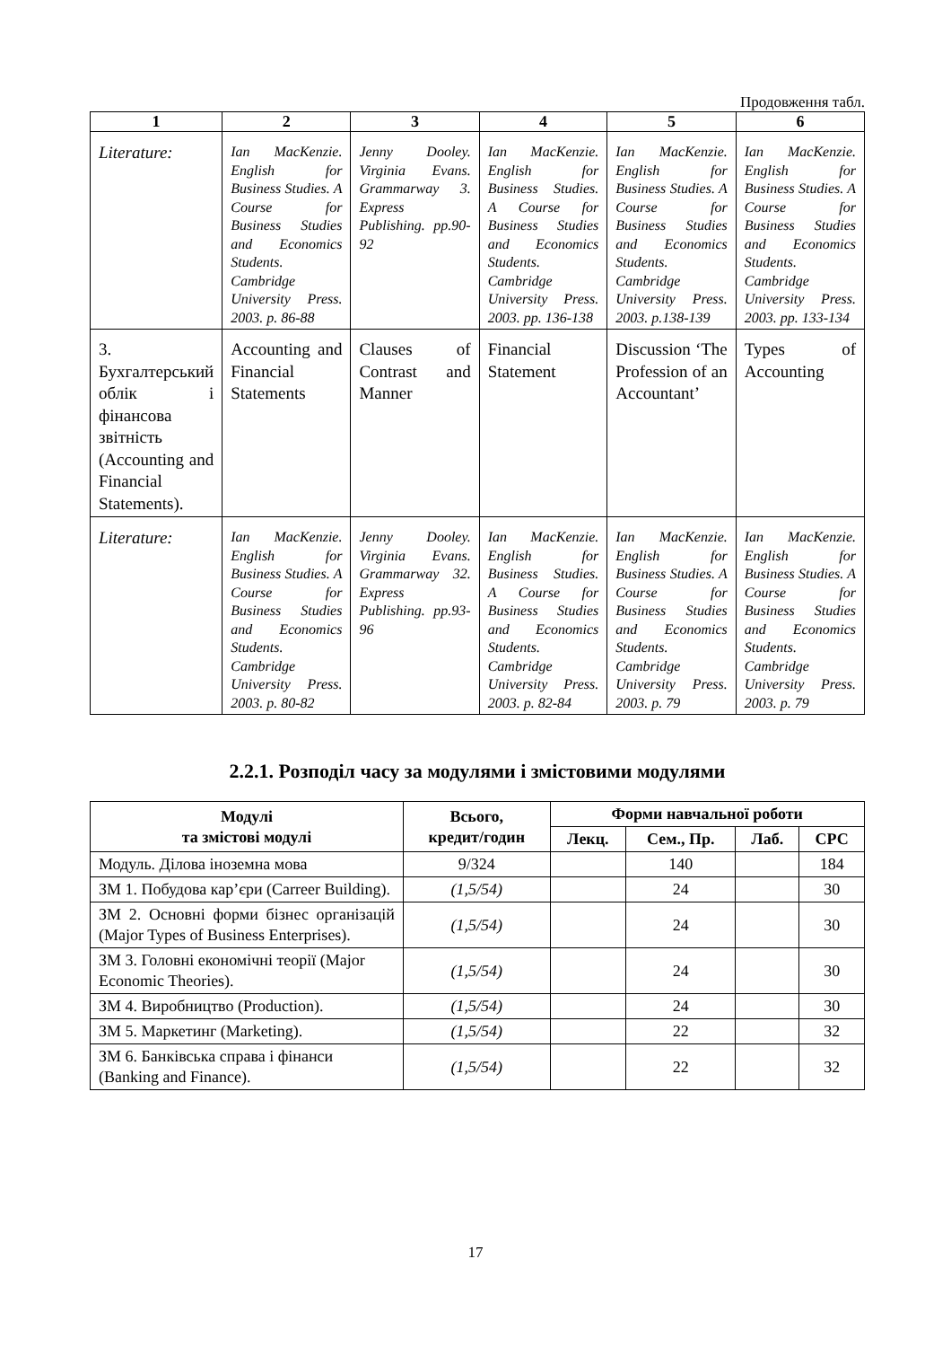Продовження табл.
| 1 | 2 | 3 | 4 | 5 | 6 |
| --- | --- | --- | --- | --- | --- |
| Literature: | Ian MacKenzie. English for Business Studies. A Course for Business Studies and Economics Students. Cambridge University Press. 2003. p. 86-88 | Jenny Dooley. Virginia Evans. Grammarway 3. Express Publishing. pp.90-92 | Ian MacKenzie. English for Business Studies. A Course for Business Studies and Economics Students. Cambridge University Press. 2003. pp. 136-138 | Ian MacKenzie. English for Business Studies. A Course for Business Studies and Economics Students. Cambridge University Press. 2003. p.138-139 | Ian MacKenzie. English for Business Studies. A Course for Business Studies and Economics Students. Cambridge University Press. 2003. pp. 133-134 |
| 3. Бухгалтерський облік і фінансова звітність (Accounting and Financial Statements). | Accounting and Financial Statements | Clauses of Contrast and Manner | Financial Statement | Discussion ‘The Profession of an Accountant’ | Types of Accounting |
| Literature: | Ian MacKenzie. English for Business Studies. A Course for Business Studies and Economics Students. Cambridge University Press. 2003. p. 80-82 | Jenny Dooley. Virginia Evans. Grammarway 32. Express Publishing. pp.93-96 | Ian MacKenzie. English for Business Studies. A Course for Business Studies and Economics Students. Cambridge University Press. 2003. p. 82-84 | Ian MacKenzie. English for Business Studies. A Course for Business Studies and Economics Students. Cambridge University Press. 2003. p. 79 | Ian MacKenzie. English for Business Studies. A Course for Business Studies and Economics Students. Cambridge University Press. 2003. p. 79 |
2.2.1. Розподіл часу за модулями і змістовими модулями
| Модулі та змістові модулі | Всього, кредит/годин | Форми навчальної роботи | | | |
| --- | --- | --- | --- | --- | --- |
| | | Лекц. | Сем., Пр. | Лаб. | СРС |
| Модуль. Ділова іноземна мова | 9/324 | | 140 | | 184 |
| ЗМ 1. Побудова кар’єри (Carreer Building). | (1,5/54) | | 24 | | 30 |
| ЗМ 2. Основні форми бізнес організацій (Major Types of Business Enterprises). | (1,5/54) | | 24 | | 30 |
| ЗМ 3. Головні економічні теорії (Major Economic Theories). | (1,5/54) | | 24 | | 30 |
| ЗМ 4. Виробництво (Production). | (1,5/54) | | 24 | | 30 |
| ЗМ 5. Маркетинг (Marketing). | (1,5/54) | | 22 | | 32 |
| ЗМ 6. Банківська справа і фінанси (Banking and Finance). | (1,5/54) | | 22 | | 32 |
17